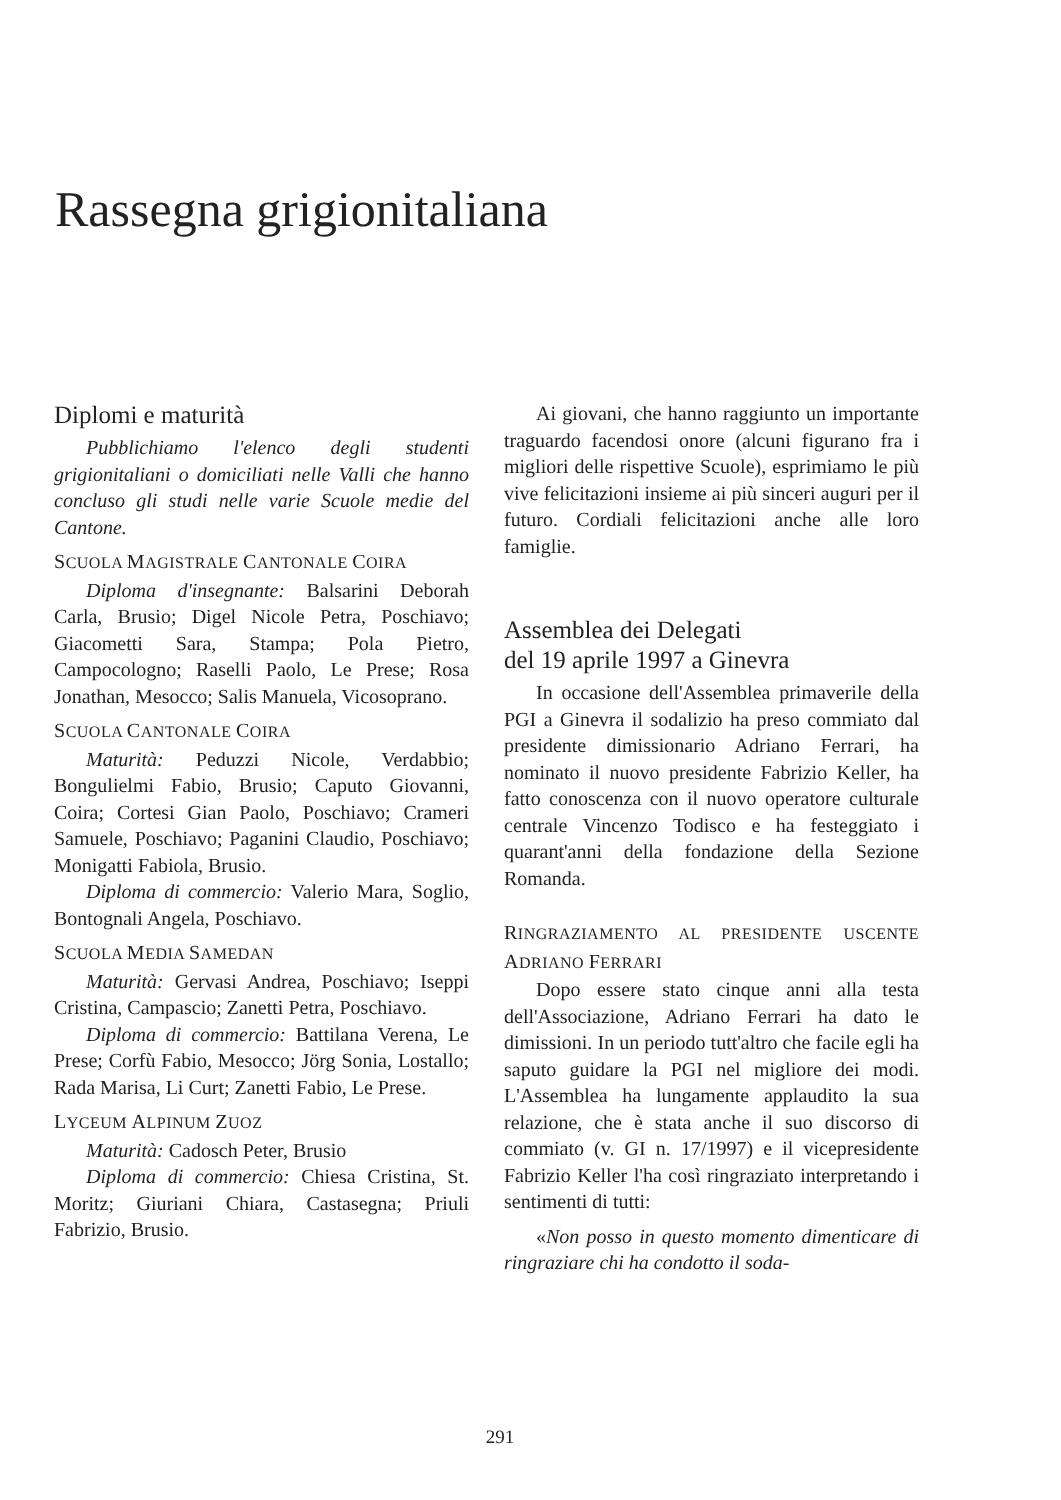Rassegna grigionitaliana
Diplomi e maturità
Pubblichiamo l'elenco degli studenti grigionitaliani o domiciliati nelle Valli che hanno concluso gli studi nelle varie Scuole medie del Cantone.
SCUOLA MAGISTRALE CANTONALE COIRA
Diploma d'insegnante: Balsarini Deborah Carla, Brusio; Digel Nicole Petra, Poschiavo; Giacometti Sara, Stampa; Pola Pietro, Campocologno; Raselli Paolo, Le Prese; Rosa Jonathan, Mesocco; Salis Manuela, Vicosoprano.
SCUOLA CANTONALE COIRA
Maturità: Peduzzi Nicole, Verdabbio; Bongulielmi Fabio, Brusio; Caputo Giovanni, Coira; Cortesi Gian Paolo, Poschiavo; Crameri Samuele, Poschiavo; Paganini Claudio, Poschiavo; Monigatti Fabiola, Brusio.
Diploma di commercio: Valerio Mara, Soglio, Bontognali Angela, Poschiavo.
SCUOLA MEDIA SAMEDAN
Maturità: Gervasi Andrea, Poschiavo; Iseppi Cristina, Campascio; Zanetti Petra, Poschiavo.
Diploma di commercio: Battilana Verena, Le Prese; Corfù Fabio, Mesocco; Jörg Sonia, Lostallo; Rada Marisa, Li Curt; Zanetti Fabio, Le Prese.
LYCEUM ALPINUM ZUOZ
Maturità: Cadosch Peter, Brusio
Diploma di commercio: Chiesa Cristina, St. Moritz; Giuriani Chiara, Castasegna; Priuli Fabrizio, Brusio.
Ai giovani, che hanno raggiunto un importante traguardo facendosi onore (alcuni figurano fra i migliori delle rispettive Scuole), esprimiamo le più vive felicitazioni insieme ai più sinceri auguri per il futuro. Cordiali felicitazioni anche alle loro famiglie.
Assemblea dei Delegati
del 19 aprile 1997 a Ginevra
In occasione dell'Assemblea primaverile della PGI a Ginevra il sodalizio ha preso commiato dal presidente dimissionario Adriano Ferrari, ha nominato il nuovo presidente Fabrizio Keller, ha fatto conoscenza con il nuovo operatore culturale centrale Vincenzo Todisco e ha festeggiato i quarant'anni della fondazione della Sezione Romanda.
RINGRAZIAMENTO AL PRESIDENTE USCENTE ADRIANO FERRARI
Dopo essere stato cinque anni alla testa dell'Associazione, Adriano Ferrari ha dato le dimissioni. In un periodo tutt'altro che facile egli ha saputo guidare la PGI nel migliore dei modi. L'Assemblea ha lungamente applaudito la sua relazione, che è stata anche il suo discorso di commiato (v. GI n. 17/1997) e il vicepresidente Fabrizio Keller l'ha così ringraziato interpretando i sentimenti di tutti:
«Non posso in questo momento dimenticare di ringraziare chi ha condotto il soda-
291